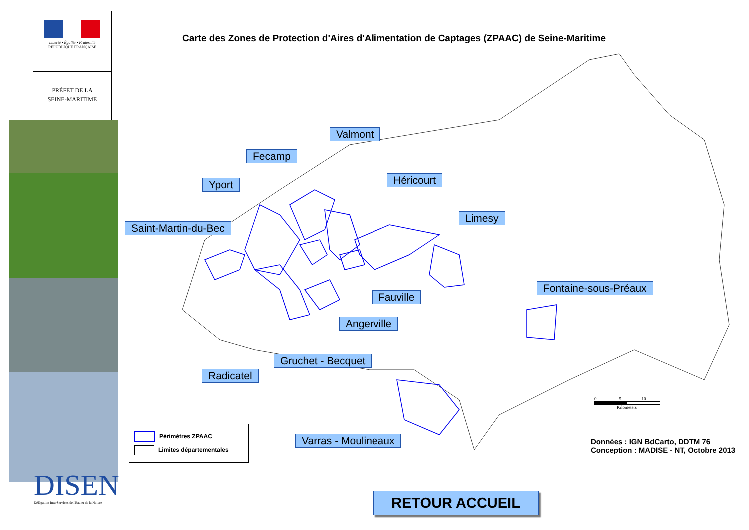Liberté • Égalité • Fraternité
RÉPUBLIQUE FRANÇAISE
PRÉFET DE LA
SEINE-MARITIME
DISEN
Délégation InterServices de l'Eau et de la Nature
Carte des Zones de Protection d'Aires d'Alimentation de Captages (ZPAAC) de Seine-Maritime
Valmont
Fecamp
Yport Héricourt
Limesy
Saint-Martin-du-Bec
Fontaine-sous-Préaux
Fauville
Angerville
Gruchet - Becquet
Radicatel
Varras - Moulineaux
0 5 10
Kilometers
Périmètres ZPAAC
Limites départementales
Données : IGN BdCarto, DDTM 76
Conception : MADISE - NT, Octobre 2013
RETOUR ACCUEIL